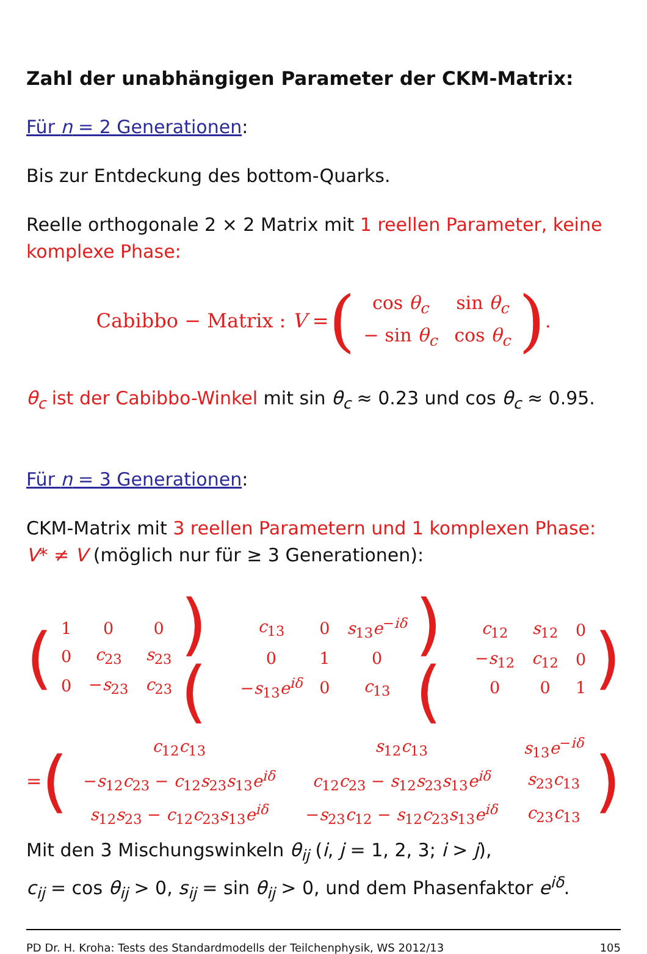Zahl der unabhängigen Parameter der CKM-Matrix:
Für n = 2 Generationen:
Bis zur Entdeckung des bottom-Quarks.
Reelle orthogonale 2 × 2 Matrix mit 1 reellen Parameter, keine komplexe Phase:
Cabibbo − Matrix : V = (
| cos θ<sub>c</sub> | sin θ<sub>c</sub> |
| − sin θ<sub>c</sub> | cos θ<sub>c</sub> |
).
θ<sub>c</sub> ist der Cabibbo-Winkel mit sin θ<sub>c</sub> ≈ 0.23 und cos θ<sub>c</sub> ≈ 0.95.
Für n = 3 Generationen:
CKM-Matrix mit 3 reellen Parametern und 1 komplexen Phase:
V* ≠ V (möglich nur für ≥ 3 Generationen):
(
| 1 | 0 | 0 |
| 0 | c<sub>23</sub> | s<sub>23</sub> |
| 0 | − s<sub>23</sub> | c<sub>23</sub> |
)(
| c<sub>13</sub> | 0 | s<sub>13</sub> e<sup>−iδ</sup> |
| 0 | 1 | 0 |
| − s<sub>13</sub> e<sup>iδ</sup> | 0 | c<sub>13</sub> |
)(
| c<sub>12</sub> | s<sub>12</sub> | 0 |
| − s<sub>12</sub> | c<sub>12</sub> | 0 |
| 0 | 0 | 1 |
)
= (
| c<sub>12</sub> c<sub>13</sub> | s<sub>12</sub> c<sub>13</sub> | s<sub>13</sub> e<sup>−iδ</sup> |
| − s<sub>12</sub> c<sub>23</sub> − c<sub>12</sub> s<sub>23</sub> s<sub>13</sub> e<sup>iδ</sup> | c<sub>12</sub> c<sub>23</sub> − s<sub>12</sub> s<sub>23</sub> s<sub>13</sub> e<sup>iδ</sup> | s<sub>23</sub> c<sub>13</sub> |
| s<sub>12</sub> s<sub>23</sub> − c<sub>12</sub> c<sub>23</sub> s<sub>13</sub> e<sup>iδ</sup> | − s<sub>23</sub> c<sub>12</sub> − s<sub>12</sub> c<sub>23</sub> s<sub>13</sub> e<sup>iδ</sup> | c<sub>23</sub> c<sub>13</sub> |
)
Mit den 3 Mischungswinkeln θ<sub>ij</sub> (i, j = 1, 2, 3; i > j),
c<sub>ij</sub> = cos θ<sub>ij</sub> > 0, s<sub>ij</sub> = sin θ<sub>ij</sub> > 0, und dem Phasenfaktor e<sup>iδ</sup>.
PD Dr. H. Kroha: Tests des Standardmodells der Teilchenphysik, WS 2012/13 105